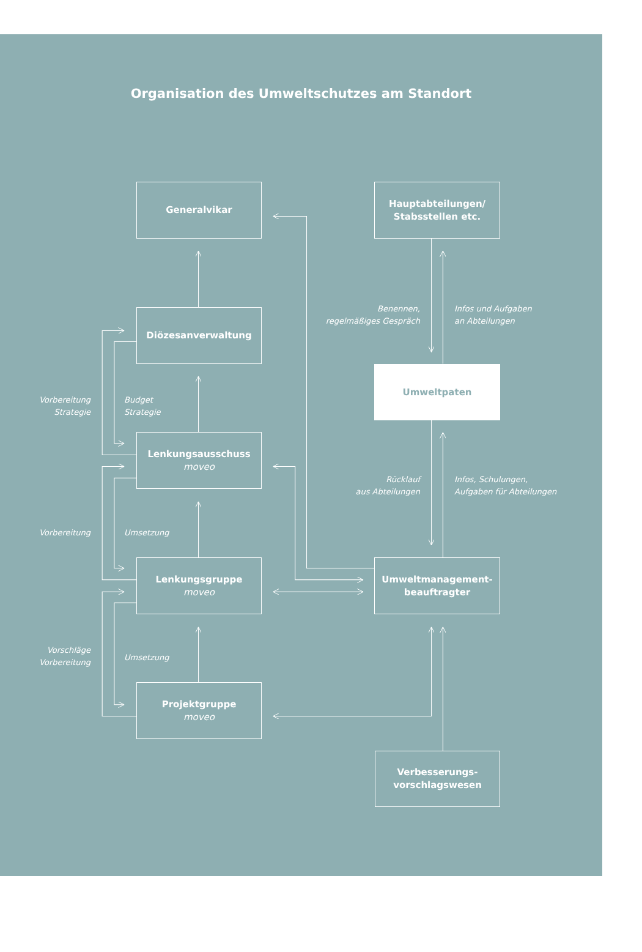Organisation des Umweltschutzes am Standort
Generalvikar
Hauptabteilungen/
Stabsstellen etc.
Benennen,
regelmäßiges Gespräch
Infos und Aufgaben
an Abteilungen
Diözesanverwaltung
Umweltpaten
Vorbereitung
Strategie
Budget
Strategie
Lenkungsausschuss
moveo
Rücklauf
aus Abteilungen
Infos, Schulungen,
Aufgaben für Abteilungen
Vorbereitung
Umsetzung
Lenkungsgruppe
moveo
Umweltmanagement-
beauftragter
Vorschläge
Vorbereitung
Umsetzung
Projektgruppe
moveo
Verbesserungs-
vorschlagswesen